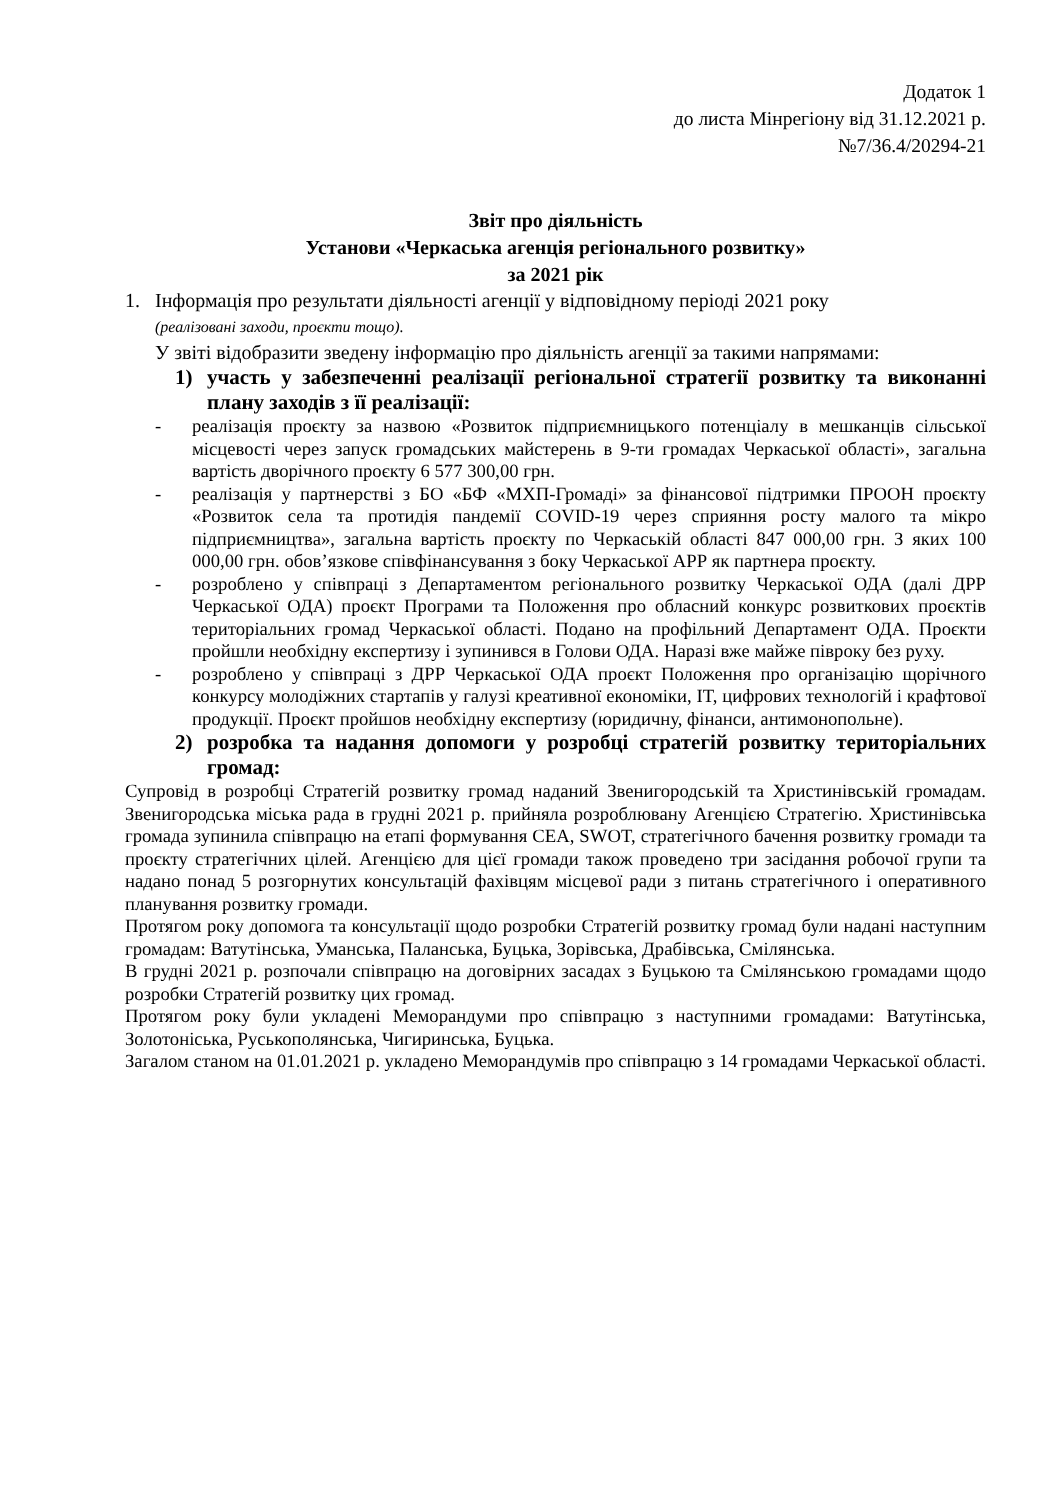Додаток 1
до листа Мінрегіону від 31.12.2021 р.
№7/36.4/20294-21
Звіт про діяльність
Установи «Черкаська агенція регіонального розвитку»
за 2021 рік
1. Інформація про результати діяльності агенції у відповідному періоді 2021 року
(реалізовані заходи, проєкти тощо).
У звіті відобразити зведену інформацію про діяльність агенції за такими напрямами:
1) участь у забезпеченні реалізації регіональної стратегії розвитку та виконанні плану заходів з її реалізації:
- реалізація проєкту за назвою «Розвиток підприємницького потенціалу в мешканців сільської місцевості через запуск громадських майстерень в 9-ти громадах Черкаської області», загальна вартість дворічного проєкту 6 577 300,00 грн.
- реалізація у партнерстві з БО «БФ «МХП-Громаді» за фінансової підтримки ПРООН проєкту «Розвиток села та протидія пандемії COVID-19 через сприяння росту малого та мікро підприємництва», загальна вартість проєкту по Черкаській області 847 000,00 грн. З яких 100 000,00 грн. обов’язкове співфінансування з боку Черкаської АРР як партнера проєкту.
- розроблено у співпраці з Департаментом регіонального розвитку Черкаської ОДА (далі ДРР Черкаської ОДА) проєкт Програми та Положення про обласний конкурс розвиткових проєктів територіальних громад Черкаської області. Подано на профільний Департамент ОДА. Проєкти пройшли необхідну експертизу і зупинився в Голови ОДА. Наразі вже майже півроку без руху.
- розроблено у співпраці з ДРР Черкаської ОДА проєкт Положення про організацію щорічного конкурсу молодіжних стартапів у галузі креативної економіки, IT, цифрових технологій і крафтової продукції. Проєкт пройшов необхідну експертизу (юридичну, фінанси, антимонопольне).
2) розробка та надання допомоги у розробці стратегій розвитку територіальних громад:
Супровід в розробці Стратегій розвитку громад наданий Звенигородській та Христинівській громадам. Звенигородська міська рада в грудні 2021 р. прийняла розроблювану Агенцією Стратегію. Христинівська громада зупинила співпрацю на етапі формування СЕА, SWOT, стратегічного бачення розвитку громади та проєкту стратегічних цілей. Агенцією для цієї громади також проведено три засідання робочої групи та надано понад 5 розгорнутих консультацій фахівцям місцевої ради з питань стратегічного і оперативного планування розвитку громади.
Протягом року допомога та консультації щодо розробки Стратегій розвитку громад були надані наступним громадам: Ватутінська, Уманська, Паланська, Буцька, Зорівська, Драбівська, Смілянська.
В грудні 2021 р. розпочали співпрацю на договірних засадах з Буцькою та Смілянською громадами щодо розробки Стратегій розвитку цих громад.
Протягом року були укладені Меморандуми про співпрацю з наступними громадами: Ватутінська, Золотоніська, Руськополянська, Чигиринська, Буцька.
Загалом станом на 01.01.2021 р. укладено Меморандумів про співпрацю з 14 громадами Черкаської області.